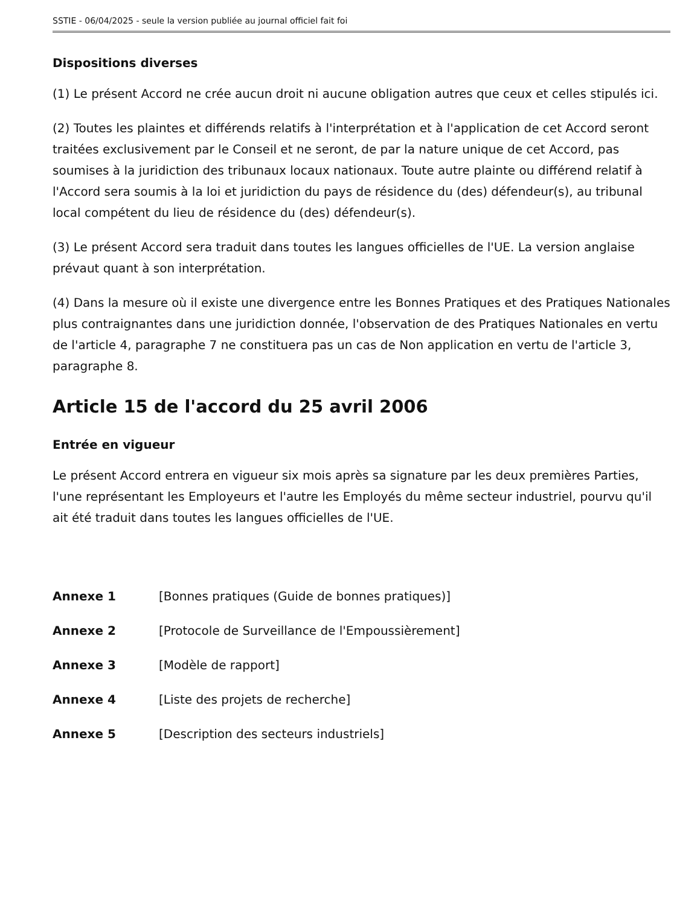SSTIE - 06/04/2025 - seule la version publiée au journal officiel fait foi
Dispositions diverses
(1) Le présent Accord ne crée aucun droit ni aucune obligation autres que ceux et celles stipulés ici.
(2) Toutes les plaintes et différends relatifs à l'interprétation et à l'application de cet Accord seront traitées exclusivement par le Conseil et ne seront, de par la nature unique de cet Accord, pas soumises à la juridiction des tribunaux locaux nationaux. Toute autre plainte ou différend relatif à l'Accord sera soumis à la loi et juridiction du pays de résidence du (des) défendeur(s), au tribunal local compétent du lieu de résidence du (des) défendeur(s).
(3) Le présent Accord sera traduit dans toutes les langues officielles de l'UE. La version anglaise prévaut quant à son interprétation.
(4) Dans la mesure où il existe une divergence entre les Bonnes Pratiques et des Pratiques Nationales plus contraignantes dans une juridiction donnée, l'observation de des Pratiques Nationales en vertu de l'article 4, paragraphe 7 ne constituera pas un cas de Non application en vertu de l'article 3, paragraphe 8.
Article 15 de l'accord du 25 avril 2006
Entrée en vigueur
Le présent Accord entrera en vigueur six mois après sa signature par les deux premières Parties, l'une représentant les Employeurs et l'autre les Employés du même secteur industriel, pourvu qu'il ait été traduit dans toutes les langues officielles de l'UE.
Annexe 1 [Bonnes pratiques (Guide de bonnes pratiques)]
Annexe 2 [Protocole de Surveillance de l'Empoussièrement]
Annexe 3 [Modèle de rapport]
Annexe 4 [Liste des projets de recherche]
Annexe 5 [Description des secteurs industriels]